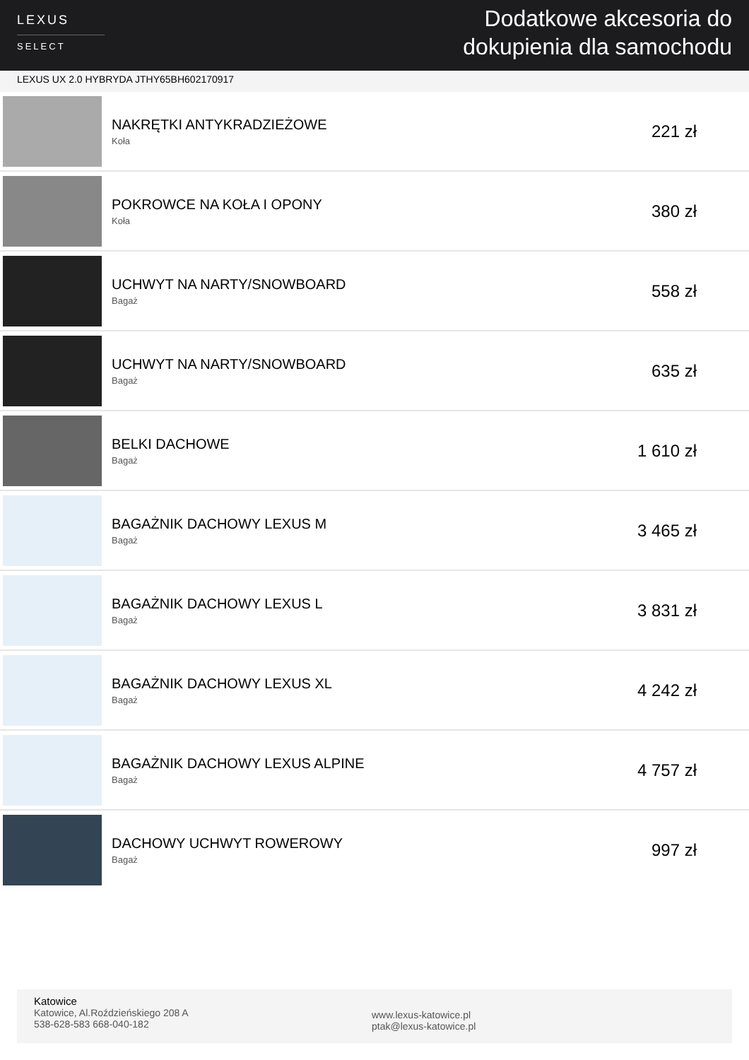LEXUS
SELECT
Dodatkowe akcesoria do
dokupienia dla samochodu
LEXUS UX 2.0 HYBRYDA JTHY65BH602170917
NAKRĘTKI ANTYKRADZIEŻOWE
Koła
221 zł
POKROWCE NA KOŁA I OPONY
Koła
380 zł
UCHWYT NA NARTY/SNOWBOARD
Bagaż
558 zł
UCHWYT NA NARTY/SNOWBOARD
Bagaż
635 zł
BELKI DACHOWE
Bagaż
1 610 zł
BAGAŻNIK DACHOWY LEXUS M
Bagaż
3 465 zł
BAGAŻNIK DACHOWY LEXUS L
Bagaż
3 831 zł
BAGAŻNIK DACHOWY LEXUS XL
Bagaż
4 242 zł
BAGAŻNIK DACHOWY LEXUS ALPINE
Bagaż
4 757 zł
DACHOWY UCHWYT ROWEROWY
Bagaż
997 zł
Katowice
Katowice, Al.Roździeńskiego 208 A
538-628-583 668-040-182
www.lexus-katowice.pl
ptak@lexus-katowice.pl